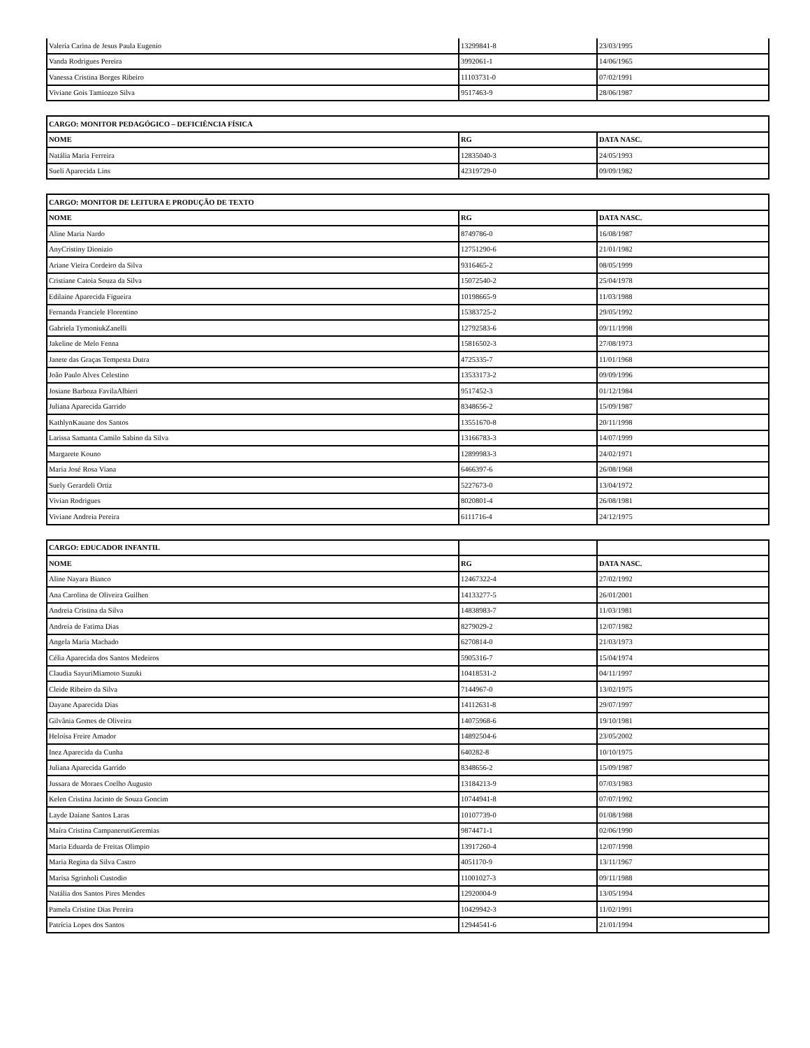| Valeria Carina de Jesus Paula Eugenio | 13299841-8 | 23/03/1995 |
| Vanda Rodrigues Pereira | 3992061-1 | 14/06/1965 |
| Vanessa Cristina Borges Ribeiro | 11103731-0 | 07/02/1991 |
| Viviane Gois Tamiozzo Silva | 9517463-9 | 28/06/1987 |
| CARGO: MONITOR PEDAGÓGICO – DEFICIÊNCIA FÍSICA | | |
| --- | --- | --- |
| NOME | RG | DATA NASC. |
| Natália Maria Ferreira | 12835040-3 | 24/05/1993 |
| Sueli Aparecida Lins | 42319729-0 | 09/09/1982 |
| CARGO: MONITOR DE LEITURA E PRODUÇÃO DE TEXTO | | |
| --- | --- | --- |
| NOME | RG | DATA NASC. |
| Aline Maria Nardo | 8749786-0 | 16/08/1987 |
| AnyCristiny Dionizio | 12751290-6 | 21/01/1982 |
| Ariane Vieira Cordeiro da Silva | 9316465-2 | 08/05/1999 |
| Cristiane Catoia Souza da Silva | 15072540-2 | 25/04/1978 |
| Edilaine Aparecida Figueira | 10198665-9 | 11/03/1988 |
| Fernanda Franciele Florentino | 15383725-2 | 29/05/1992 |
| Gabriela TymoniukZanelli | 12792583-6 | 09/11/1998 |
| Jakeline de Melo Fenna | 15816502-3 | 27/08/1973 |
| Janete das Graças Tempesta Dutra | 4725335-7 | 11/01/1968 |
| João Paulo Alves Celestino | 13533173-2 | 09/09/1996 |
| Josiane Barboza FavilaAlbieri | 9517452-3 | 01/12/1984 |
| Juliana Aparecida Garrido | 8348656-2 | 15/09/1987 |
| KathlynKauane dos Santos | 13551670-8 | 20/11/1998 |
| Larissa Samanta Camilo Sabino da Silva | 13166783-3 | 14/07/1999 |
| Margarete Kouno | 12899983-3 | 24/02/1971 |
| Maria José Rosa Viana | 6466397-6 | 26/08/1968 |
| Suely Gerardeli Ortiz | 5227673-0 | 13/04/1972 |
| Vivian Rodrigues | 8020801-4 | 26/08/1981 |
| Viviane Andreia Pereira | 6111716-4 | 24/12/1975 |
| CARGO: EDUCADOR INFANTIL | | |
| NOME | RG | DATA NASC. |
| Aline Nayara Bianco | 12467322-4 | 27/02/1992 |
| Ana Carolina de Oliveira Guilhen | 14133277-5 | 26/01/2001 |
| Andreia Cristina da Silva | 14838983-7 | 11/03/1981 |
| Andreia de Fatima Dias | 8279029-2 | 12/07/1982 |
| Angela Maria Machado | 6270814-0 | 21/03/1973 |
| Célia Aparecida dos Santos Medeiros | 5905316-7 | 15/04/1974 |
| Claudia SayuriMiamoto Suzuki | 10418531-2 | 04/11/1997 |
| Cleide Ribeiro da Silva | 7144967-0 | 13/02/1975 |
| Dayane Aparecida Dias | 14112631-8 | 29/07/1997 |
| Gilvânia Gomes de Oliveira | 14075968-6 | 19/10/1981 |
| Heloísa Freire Amador | 14892504-6 | 23/05/2002 |
| Inez Aparecida da Cunha | 640282-8 | 10/10/1975 |
| Juliana Aparecida Garrido | 8348656-2 | 15/09/1987 |
| Jussara de Moraes Coelho Augusto | 13184213-9 | 07/03/1983 |
| Kelen Cristina Jacinto de Souza Goncim | 10744941-8 | 07/07/1992 |
| Layde Daiane Santos Laras | 10107739-0 | 01/08/1988 |
| Maíra Cristina CampanerutiGeremias | 9874471-1 | 02/06/1990 |
| Maria Eduarda de Freitas Olimpio | 13917260-4 | 12/07/1998 |
| Maria Regina da Silva Castro | 4051170-9 | 13/11/1967 |
| Marisa Sgrinholi Custodio | 11001027-3 | 09/11/1988 |
| Natália dos Santos Pires Mendes | 12920004-9 | 13/05/1994 |
| Pamela Cristine Dias Pereira | 10429942-3 | 11/02/1991 |
| Patrícia Lopes dos Santos | 12944541-6 | 21/01/1994 |